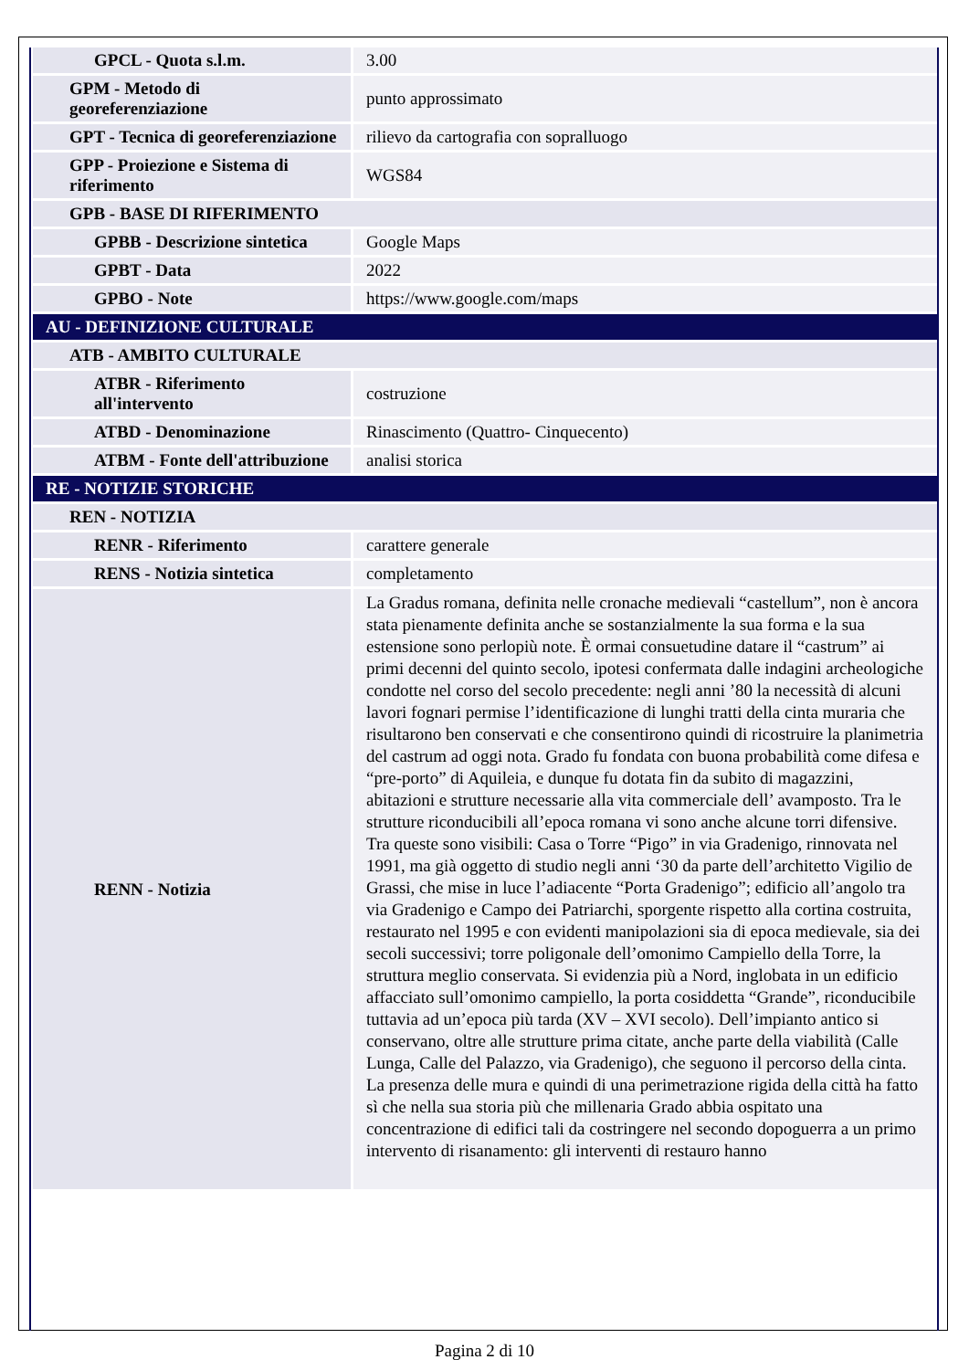| GPCL - Quota s.l.m. | 3.00 |
| GPM - Metodo di georeferenziazione | punto approssimato |
| GPT - Tecnica di georeferenziazione | rilievo da cartografia con sopralluogo |
| GPP - Proiezione e Sistema di riferimento | WGS84 |
| GPB - BASE DI RIFERIMENTO | |
| GPBB - Descrizione sintetica | Google Maps |
| GPBT - Data | 2022 |
| GPBO - Note | https://www.google.com/maps |
| AU - DEFINIZIONE CULTURALE | |
| ATB - AMBITO CULTURALE | |
| ATBR - Riferimento all'intervento | costruzione |
| ATBD - Denominazione | Rinascimento (Quattro- Cinquecento) |
| ATBM - Fonte dell'attribuzione | analisi storica |
| RE - NOTIZIE STORICHE | |
| REN - NOTIZIA | |
| RENR - Riferimento | carattere generale |
| RENS - Notizia sintetica | completamento |
| RENN - Notizia | La Gradus romana, definita nelle cronache medievali “castellum”, non è ancora stata pienamente definita anche se sostanzialmente la sua forma e la sua estensione sono perlopiù note. È ormai consuetudine datare il “castrum” ai primi decenni del quinto secolo, ipotesi confermata dalle indagini archeologiche condotte nel corso del secolo precedente: negli anni ’80 la necessità di alcuni lavori fognari permise l’identificazione di lunghi tratti della cinta muraria che risultarono ben conservati e che consentirono quindi di ricostruire la planimetria del castrum ad oggi nota. Grado fu fondata con buona probabilità come difesa e “pre-porto” di Aquileia, e dunque fu dotata fin da subito di magazzini, abitazioni e strutture necessarie alla vita commerciale dell’ avamposto. Tra le strutture riconducibili all’epoca romana vi sono anche alcune torri difensive. Tra queste sono visibili: Casa o Torre “Pigo” in via Gradenigo, rinnovata nel 1991, ma già oggetto di studio negli anni ‘30 da parte dell’architetto Vigilio de Grassi, che mise in luce l’adiacente “Porta Gradenigo”; edificio all’angolo tra via Gradenigo e Campo dei Patriarchi, sporgente rispetto alla cortina costruita, restaurato nel 1995 e con evidenti manipolazioni sia di epoca medievale, sia dei secoli successivi; torre poligonale dell’omonimo Campiello della Torre, la struttura meglio conservata. Si evidenzia più a Nord, inglobata in un edificio affacciato sull’omonimo campiello, la porta cosiddetta “Grande”, riconducibile tuttavia ad un’epoca più tarda (XV – XVI secolo). Dell’impianto antico si conservano, oltre alle strutture prima citate, anche parte della viabilità (Calle Lunga, Calle del Palazzo, via Gradenigo), che seguono il percorso della cinta. La presenza delle mura e quindi di una perimetrazione rigida della città ha fatto sì che nella sua storia più che millenaria Grado abbia ospitato una concentrazione di edifici tali da costringere nel secondo dopoguerra a un primo intervento di risanamento: gli interventi di restauro hanno |
Pagina 2 di 10